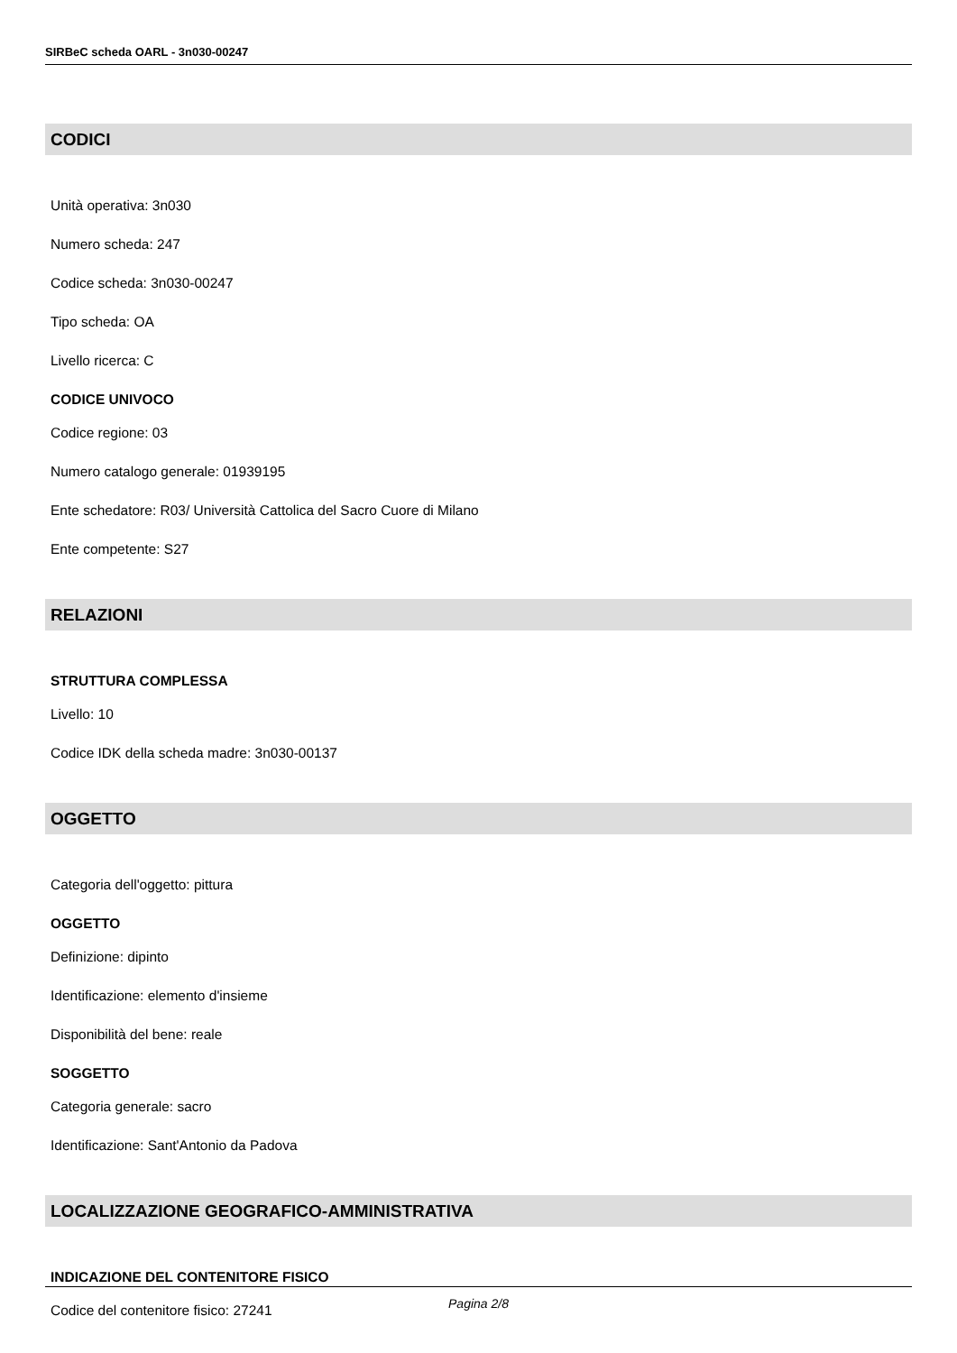SIRBeC scheda OARL - 3n030-00247
CODICI
Unità operativa: 3n030
Numero scheda: 247
Codice scheda: 3n030-00247
Tipo scheda: OA
Livello ricerca: C
CODICE UNIVOCO
Codice regione: 03
Numero catalogo generale: 01939195
Ente schedatore: R03/ Università Cattolica del Sacro Cuore di Milano
Ente competente: S27
RELAZIONI
STRUTTURA COMPLESSA
Livello: 10
Codice IDK della scheda madre: 3n030-00137
OGGETTO
Categoria dell'oggetto: pittura
OGGETTO
Definizione: dipinto
Identificazione: elemento d'insieme
Disponibilità del bene: reale
SOGGETTO
Categoria generale: sacro
Identificazione: Sant'Antonio da Padova
LOCALIZZAZIONE GEOGRAFICO-AMMINISTRATIVA
INDICAZIONE DEL CONTENITORE FISICO
Codice del contenitore fisico: 27241
Pagina 2/8